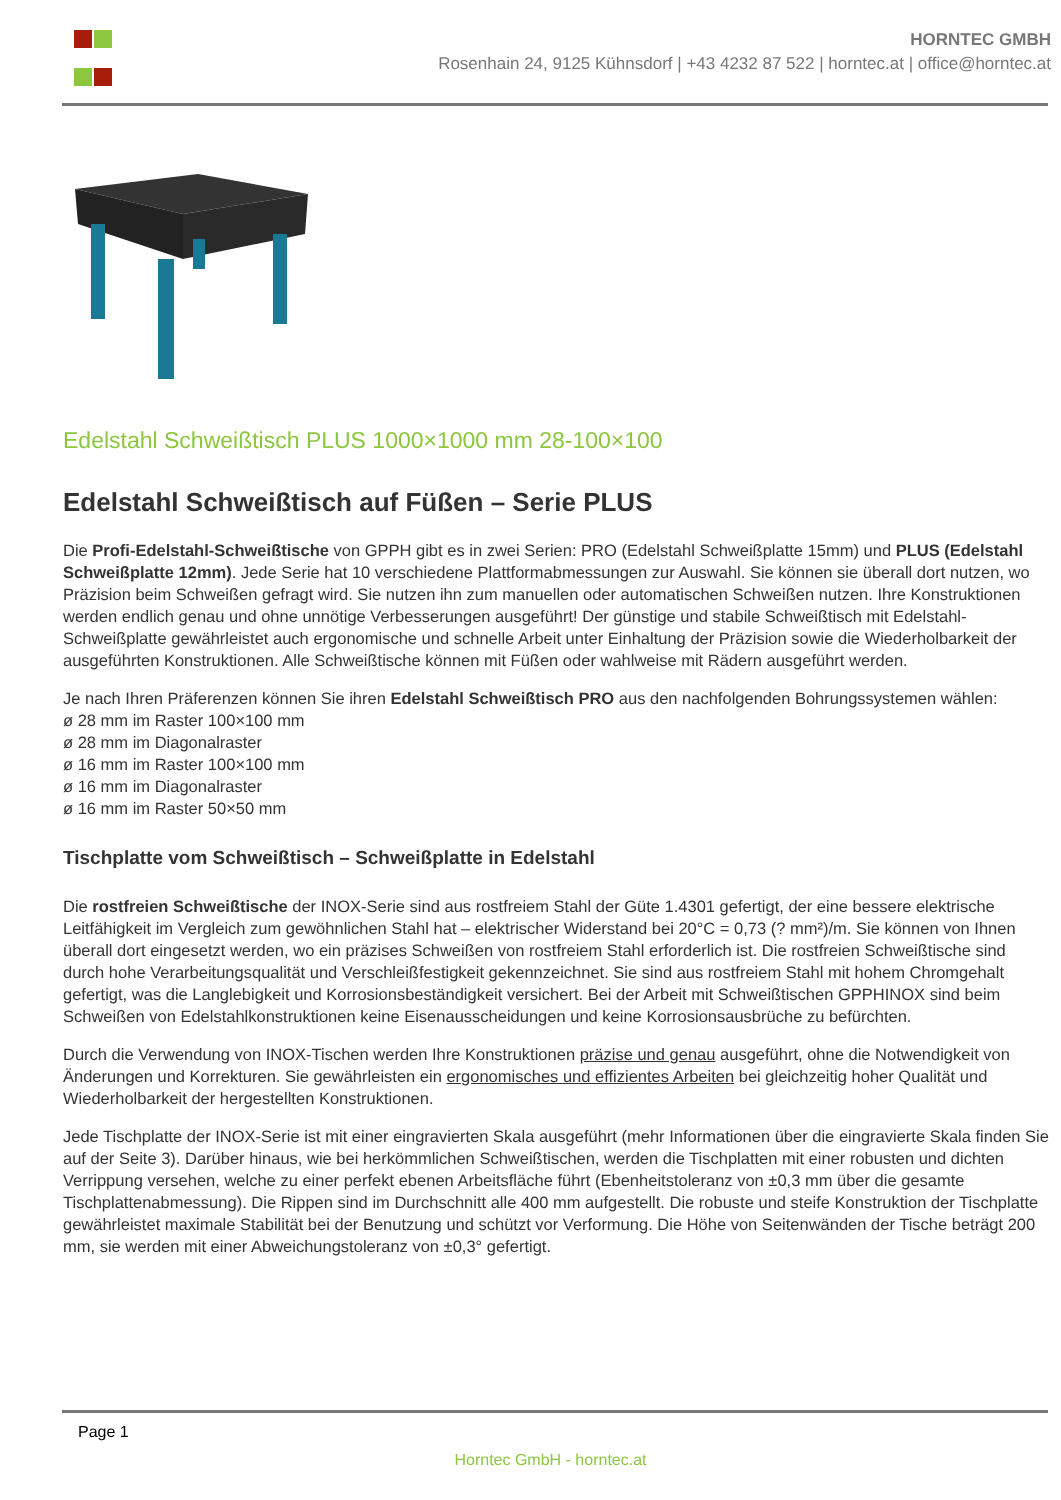HORNTEC GMBH
Rosenhain 24, 9125 Kühnsdorf | +43 4232 87 522 | horntec.at | office@horntec.at
Edelstahl Schweißtisch PLUS 1000×1000 mm 28-100×100
Edelstahl Schweißtisch auf Füßen – Serie PLUS
Die Profi-Edelstahl-Schweißtische von GPPH gibt es in zwei Serien: PRO (Edelstahl Schweißplatte 15mm) und PLUS (Edelstahl Schweißplatte 12mm). Jede Serie hat 10 verschiedene Plattformabmessungen zur Auswahl. Sie können sie überall dort nutzen, wo Präzision beim Schweißen gefragt wird. Sie nutzen ihn zum manuellen oder automatischen Schweißen nutzen. Ihre Konstruktionen werden endlich genau und ohne unnötige Verbesserungen ausgeführt! Der günstige und stabile Schweißtisch mit Edelstahl-Schweißplatte gewährleistet auch ergonomische und schnelle Arbeit unter Einhaltung der Präzision sowie die Wiederholbarkeit der ausgeführten Konstruktionen. Alle Schweißtische können mit Füßen oder wahlweise mit Rädern ausgeführt werden.
Je nach Ihren Präferenzen können Sie ihren Edelstahl Schweißtisch PRO aus den nachfolgenden Bohrungssystemen wählen:
ø 28 mm im Raster 100×100 mm
ø 28 mm im Diagonalraster
ø 16 mm im Raster 100×100 mm
ø 16 mm im Diagonalraster
ø 16 mm im Raster 50×50 mm
Tischplatte vom Schweißtisch – Schweißplatte in Edelstahl
Die rostfreien Schweißtische der INOX-Serie sind aus rostfreiem Stahl der Güte 1.4301 gefertigt, der eine bessere elektrische Leitfähigkeit im Vergleich zum gewöhnlichen Stahl hat – elektrischer Widerstand bei 20°C = 0,73 (? mm²)/m. Sie können von Ihnen überall dort eingesetzt werden, wo ein präzises Schweißen von rostfreiem Stahl erforderlich ist. Die rostfreien Schweißtische sind durch hohe Verarbeitungsqualität und Verschleißfestigkeit gekennzeichnet. Sie sind aus rostfreiem Stahl mit hohem Chromgehalt gefertigt, was die Langlebigkeit und Korrosionsbeständigkeit versichert. Bei der Arbeit mit Schweißtischen GPPHINOX sind beim Schweißen von Edelstahlkonstruktionen keine Eisenausscheidungen und keine Korrosionsausbrüche zu befürchten.
Durch die Verwendung von INOX-Tischen werden Ihre Konstruktionen präzise und genau ausgeführt, ohne die Notwendigkeit von Änderungen und Korrekturen. Sie gewährleisten ein ergonomisches und effizientes Arbeiten bei gleichzeitig hoher Qualität und Wiederholbarkeit der hergestellten Konstruktionen.
Jede Tischplatte der INOX-Serie ist mit einer eingravierten Skala ausgeführt (mehr Informationen über die eingravierte Skala finden Sie auf der Seite 3). Darüber hinaus, wie bei herkömmlichen Schweißtischen, werden die Tischplatten mit einer robusten und dichten Verrippung versehen, welche zu einer perfekt ebenen Arbeitsfläche führt (Ebenheitstoleranz von ±0,3 mm über die gesamte Tischplattenabmessung). Die Rippen sind im Durchschnitt alle 400 mm aufgestellt. Die robuste und steife Konstruktion der Tischplatte gewährleistet maximale Stabilität bei der Benutzung und schützt vor Verformung. Die Höhe von Seitenwänden der Tische beträgt 200 mm, sie werden mit einer Abweichungstoleranz von ±0,3° gefertigt.
Page 1
Horntec GmbH - horntec.at